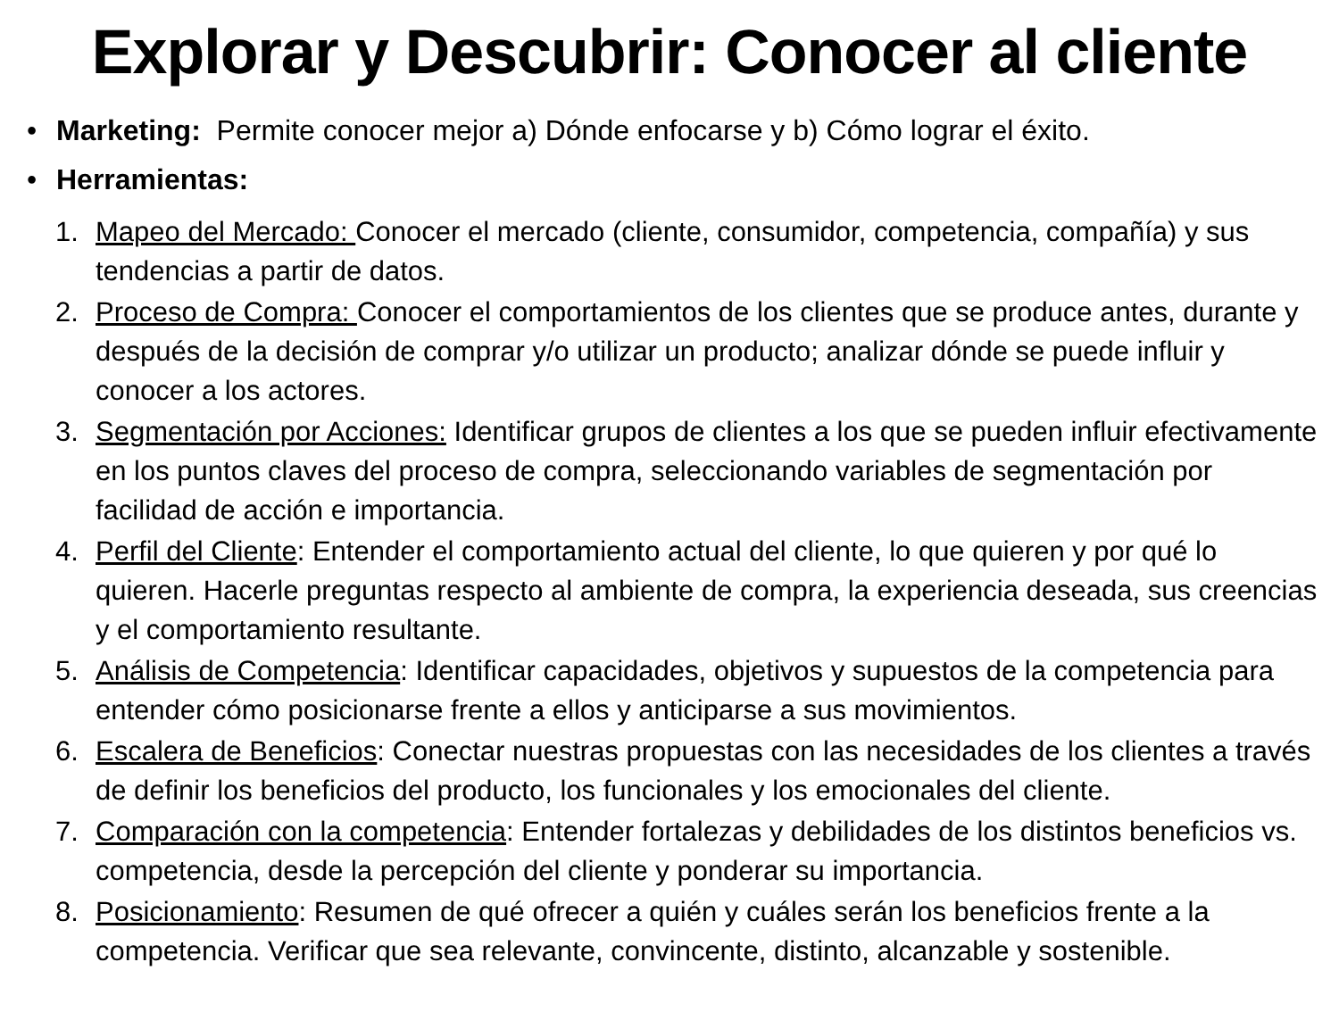Explorar y Descubrir: Conocer al cliente
• Marketing: Permite conocer mejor a) Dónde enfocarse y b) Cómo lograr el éxito.
• Herramientas:
1. Mapeo del Mercado: Conocer el mercado (cliente, consumidor, competencia, compañía) y sus tendencias a partir de datos.
2. Proceso de Compra: Conocer el comportamientos de los clientes que se produce antes, durante y después de la decisión de comprar y/o utilizar un producto; analizar dónde se puede influir y conocer a los actores.
3. Segmentación por Acciones: Identificar grupos de clientes a los que se pueden influir efectivamente en los puntos claves del proceso de compra, seleccionando variables de segmentación por facilidad de acción e importancia.
4. Perfil del Cliente: Entender el comportamiento actual del cliente, lo que quieren y por qué lo quieren. Hacerle preguntas respecto al ambiente de compra, la experiencia deseada, sus creencias y el comportamiento resultante.
5. Análisis de Competencia: Identificar capacidades, objetivos y supuestos de la competencia para entender cómo posicionarse frente a ellos y anticiparse a sus movimientos.
6. Escalera de Beneficios: Conectar nuestras propuestas con las necesidades de los clientes a través de definir los beneficios del producto, los funcionales y los emocionales del cliente.
7. Comparación con la competencia: Entender fortalezas y debilidades de los distintos beneficios vs. competencia, desde la percepción del cliente y ponderar su importancia.
8. Posicionamiento: Resumen de qué ofrecer a quién y cuáles serán los beneficios frente a la competencia. Verificar que sea relevante, convincente, distinto, alcanzable y sostenible.